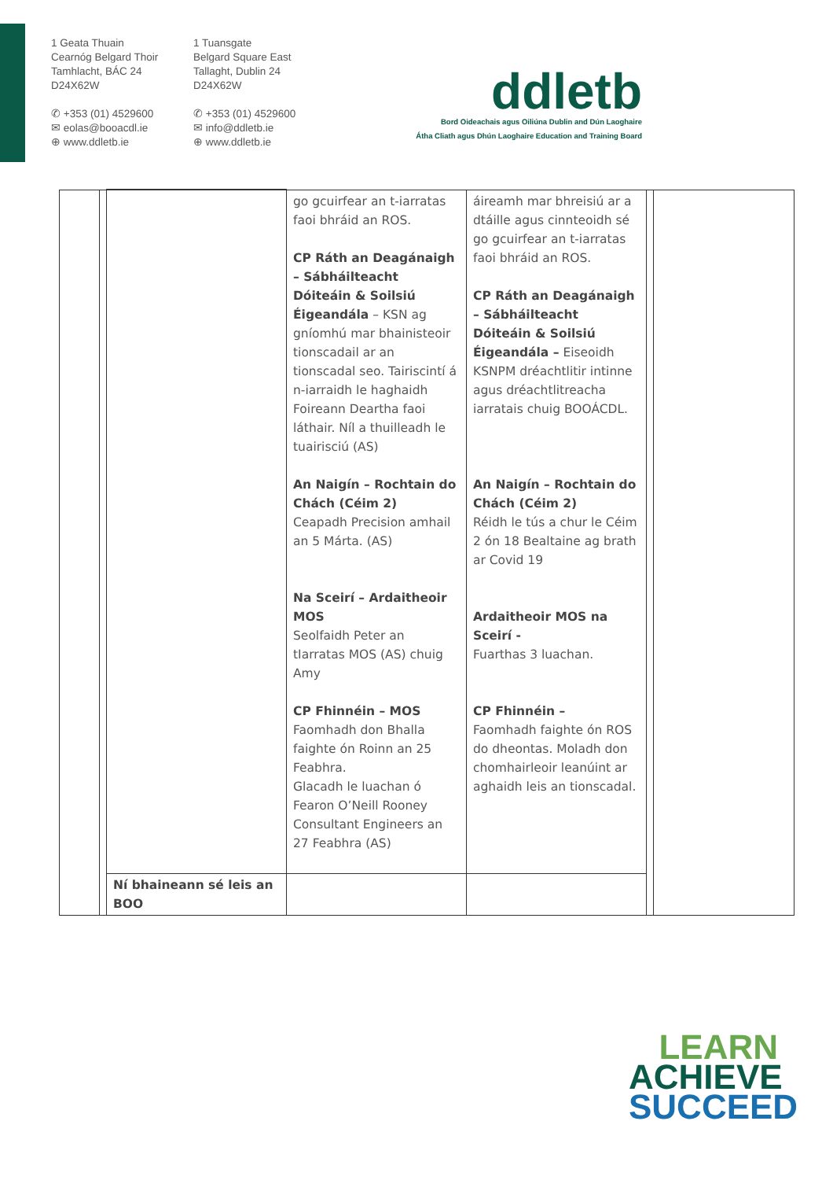1 Geata Thuain
Cearnóg Belgard Thoir
Tamhlacht, BÁC 24
D24X62W
✆ +353 (01) 4529600
✉ eolas@booacdl.ie
⊕ www.ddletb.ie
1 Tuansgate
Belgard Square East
Tallaght, Dublin 24
D24X62W
✆ +353 (01) 4529600
✉ info@ddletb.ie
⊕ www.ddletb.ie
ddletb
Bord Oideachais agus Oiliúna Dublin and Dún Laoghaire
Átha Cliath agus Dhún Laoghaire Education and Training Board
| | | | go gcuirfear an t-iarratas faoi bhráid an ROS. CP Ráth an Deagánaigh – Sábháilteacht Dóiteáin & Soilsiú Éigeandála – KSN ag gníomhú mar bhainisteoir tionscadail ar an tionscadal seo. Tairiscintí á n-iarraidh le haghaidh Foireann Deartha faoi láthair. Níl a thuilleadh le tuairisciú (AS) An Naigín – Rochtain do Chách (Céim 2) Ceapadh Precision amhail an 5 Márta. (AS) Na Sceirí – Ardaitheoir MOS Seolfaidh Peter an tIarratas MOS (AS) chuig Amy CP Fhinnéin – MOS Faomhadh don Bhalla faighte ón Roinn an 25 Feabhra. Glacadh le luachan ó Fearon O’Neill Rooney Consultant Engineers an 27 Feabhra (AS) | áireamh mar bhreisiú ar a dtáille agus cinnteoidh sé go gcuirfear an t-iarratas faoi bhráid an ROS. CP Ráth an Deagánaigh – Sábháilteacht Dóiteáin & Soilsiú Éigeandála – Eiseoidh KSNPM dréachtlitir intinne agus dréachtlitreacha iarratais chuig BOOÁCDL. An Naigín – Rochtain do Chách (Céim 2) Réidh le tús a chur le Céim 2 ón 18 Bealtaine ag brath ar Covid 19 Ardaitheoir MOS na Sceirí - Fuarthas 3 luachan. CP Fhinnéin – Faomhadh faighte ón ROS do dheontas. Moladh don chomhairleoir leanúint ar aghaidh leis an tionscadal. | | |
| | | Ní bhaineann sé leis an BOO | | | | |
LEARN
ACHIEVE
SUCCEED